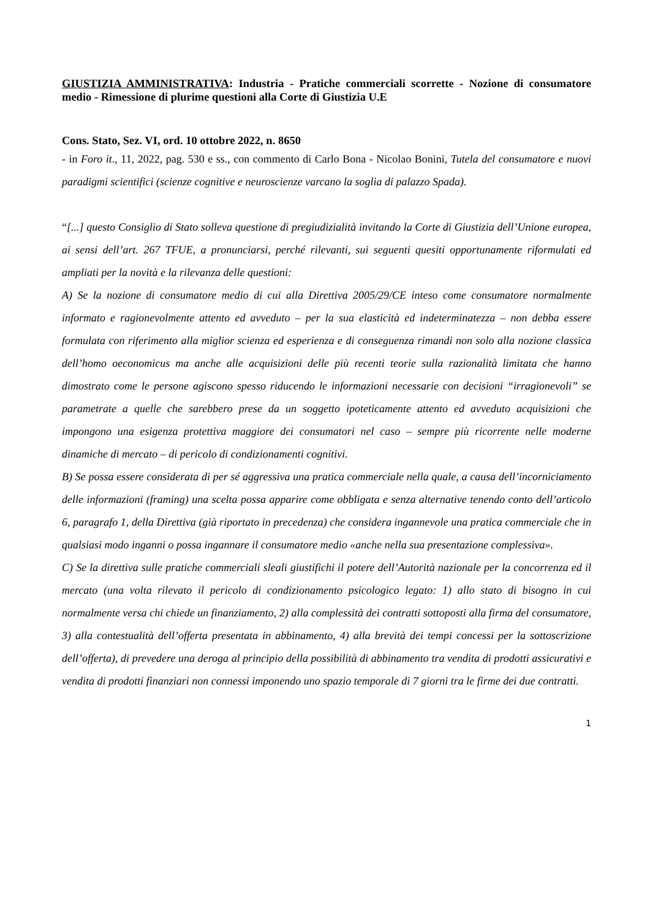GIUSTIZIA AMMINISTRATIVA: Industria - Pratiche commerciali scorrette - Nozione di consumatore medio - Rimessione di plurime questioni alla Corte di Giustizia U.E
Cons. Stato, Sez. VI, ord. 10 ottobre 2022, n. 8650
- in Foro it., 11, 2022, pag. 530 e ss., con commento di Carlo Bona - Nicolao Bonini, Tutela del consumatore e nuovi paradigmi scientifici (scienze cognitive e neuroscienze varcano la soglia di palazzo Spada).
“[...] questo Consiglio di Stato solleva questione di pregiudizialità invitando la Corte di Giustizia dell’Unione europea, ai sensi dell’art. 267 TFUE, a pronunciarsi, perché rilevanti, sui seguenti quesiti opportunamente riformulati ed ampliati per la novità e la rilevanza delle questioni:
A) Se la nozione di consumatore medio di cui alla Direttiva 2005/29/CE inteso come consumatore normalmente informato e ragionevolmente attento ed avveduto – per la sua elasticità ed indeterminatezza – non debba essere formulata con riferimento alla miglior scienza ed esperienza e di conseguenza rimandi non solo alla nozione classica dell’homo oeconomicus ma anche alle acquisizioni delle più recenti teorie sulla razionalità limitata che hanno dimostrato come le persone agiscono spesso riducendo le informazioni necessarie con decisioni “irragionevoli” se parametrate a quelle che sarebbero prese da un soggetto ipoteticamente attento ed avveduto acquisizioni che impongono una esigenza protettiva maggiore dei consumatori nel caso – sempre più ricorrente nelle moderne dinamiche di mercato – di pericolo di condizionamenti cognitivi.
B) Se possa essere considerata di per sé aggressiva una pratica commerciale nella quale, a causa dell’incorniciamento delle informazioni (framing) una scelta possa apparire come obbligata e senza alternative tenendo conto dell’articolo 6, paragrafo 1, della Direttiva (già riportato in precedenza) che considera ingannevole una pratica commerciale che in qualsiasi modo inganni o possa ingannare il consumatore medio «anche nella sua presentazione complessiva».
C) Se la direttiva sulle pratiche commerciali sleali giustifichi il potere dell’Autorità nazionale per la concorrenza ed il mercato (una volta rilevato il pericolo di condizionamento psicologico legato: 1) allo stato di bisogno in cui normalmente versa chi chiede un finanziamento, 2) alla complessità dei contratti sottoposti alla firma del consumatore, 3) alla contestualità dell’offerta presentata in abbinamento, 4) alla brevità dei tempi concessi per la sottoscrizione dell’offerta), di prevedere una deroga al principio della possibilità di abbinamento tra vendita di prodotti assicurativi e vendita di prodotti finanziari non connessi imponendo uno spazio temporale di 7 giorni tra le firme dei due contratti.
1